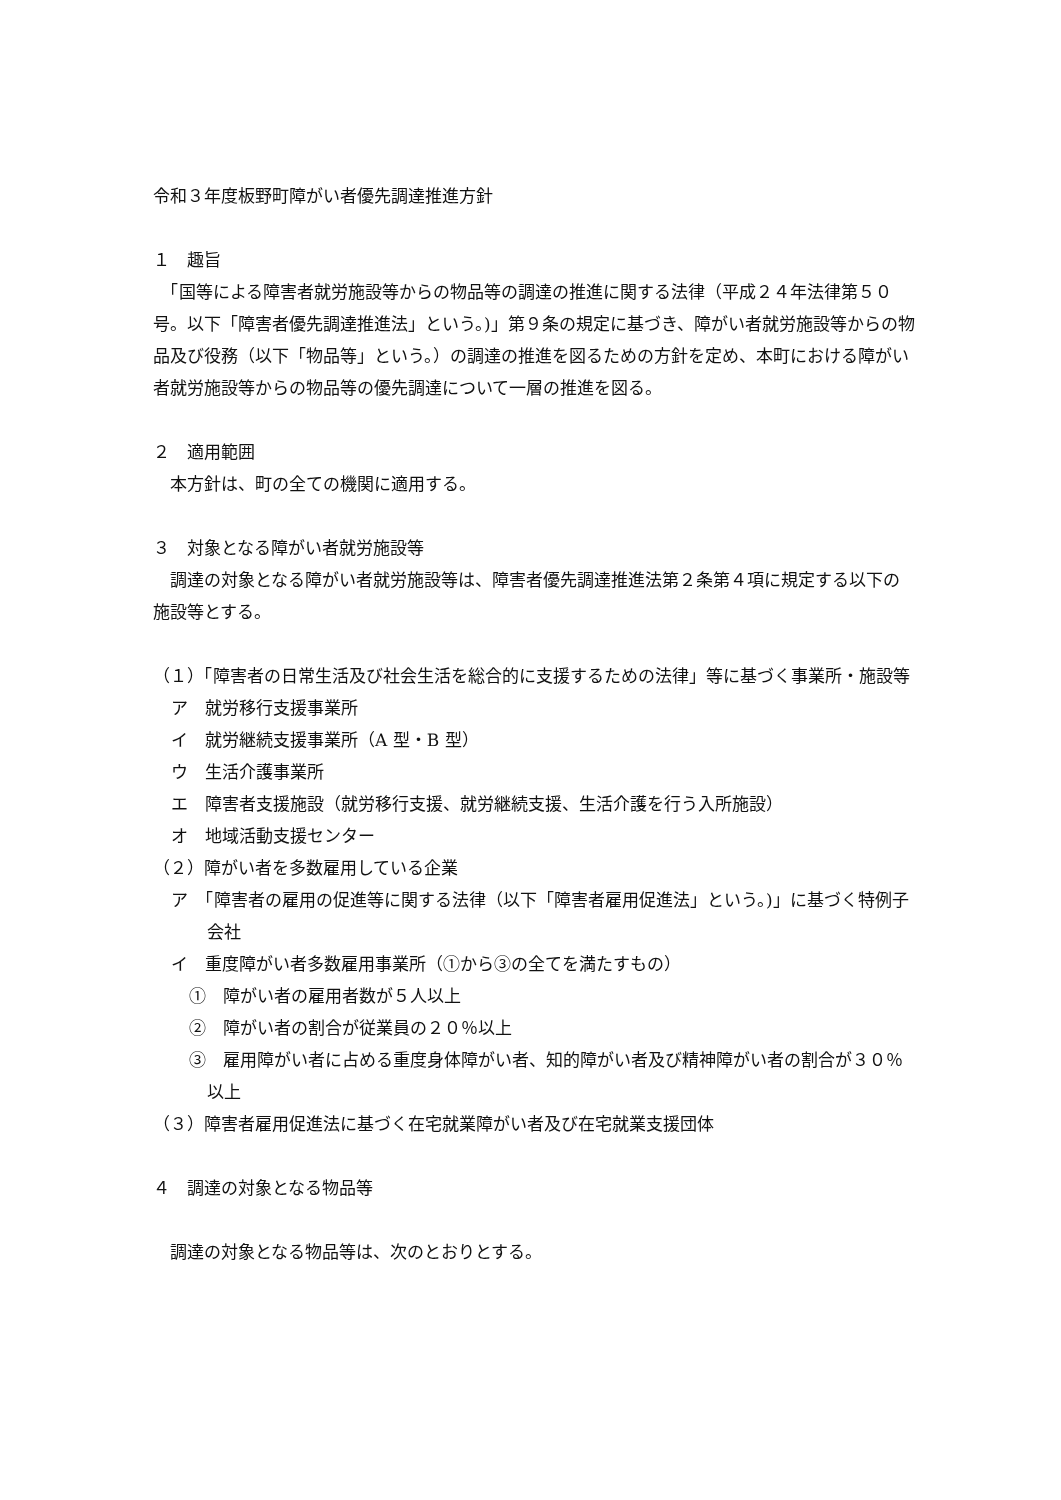令和３年度板野町障がい者優先調達推進方針
１　趣旨
　「国等による障害者就労施設等からの物品等の調達の推進に関する法律（平成２４年法律第５０号。以下「障害者優先調達推進法」という。)」第９条の規定に基づき、障がい者就労施設等からの物品及び役務（以下「物品等」という。）の調達の推進を図るための方針を定め、本町における障がい者就労施設等からの物品等の優先調達について一層の推進を図る。
２　適用範囲
　本方針は、町の全ての機関に適用する。
３　対象となる障がい者就労施設等
　調達の対象となる障がい者就労施設等は、障害者優先調達推進法第２条第４項に規定する以下の施設等とする。
（１）「障害者の日常生活及び社会生活を総合的に支援するための法律」等に基づく事業所・施設等
ア　就労移行支援事業所
イ　就労継続支援事業所（A 型・B 型）
ウ　生活介護事業所
エ　障害者支援施設（就労移行支援、就労継続支援、生活介護を行う入所施設）
オ　地域活動支援センター
（２）障がい者を多数雇用している企業
ア　「障害者の雇用の促進等に関する法律（以下「障害者雇用促進法」という。)」に基づく特例子会社
イ　重度障がい者多数雇用事業所（①から③の全てを満たすもの）
①　障がい者の雇用者数が５人以上
②　障がい者の割合が従業員の２０％以上
③　雇用障がい者に占める重度身体障がい者、知的障がい者及び精神障がい者の割合が３０％以上
（３）障害者雇用促進法に基づく在宅就業障がい者及び在宅就業支援団体
４　調達の対象となる物品等
　調達の対象となる物品等は、次のとおりとする。